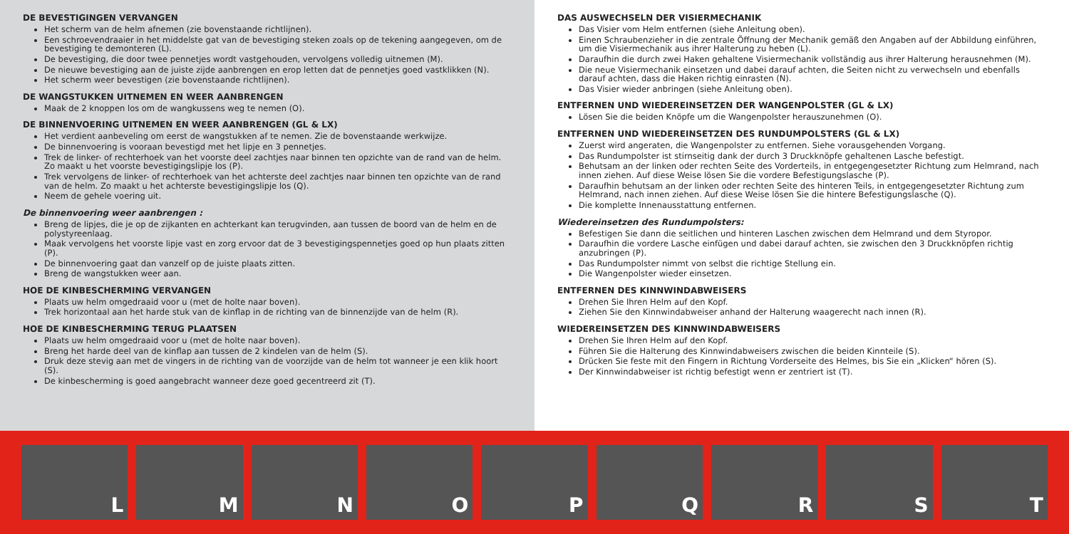DE BEVESTIGINGEN VERVANGEN
Het scherm van de helm afnemen (zie bovenstaande richtlijnen).
Een schroevendraaier in het middelste gat van de bevestiging steken zoals op de tekening aangegeven, om de bevestiging te demonteren (L).
De bevestiging, die door twee pennetjes wordt vastgehouden, vervolgens volledig uitnemen (M).
De nieuwe bevestiging aan de juiste zijde aanbrengen en erop letten dat de pennetjes goed vastklikken (N).
Het scherm weer bevestigen (zie bovenstaande richtlijnen).
DE WANGSTUKKEN UITNEMEN EN WEER AANBRENGEN
Maak de 2 knoppen los om de wangkussens weg te nemen (O).
DE BINNENVOERING UITNEMEN EN WEER AANBRENGEN (GL & LX)
Het verdient aanbeveling om eerst de wangstukken af te nemen. Zie de bovenstaande werkwijze.
De binnenvoering is vooraan bevestigd met het lipje en 3 pennetjes.
Trek de linker- of rechterhoek van het voorste deel zachtjes naar binnen ten opzichte van de rand van de helm. Zo maakt u het voorste bevestigingslipje los (P).
Trek vervolgens de linker- of rechterhoek van het achterste deel zachtjes naar binnen ten opzichte van de rand van de helm. Zo maakt u het achterste bevestigingslipje los (Q).
Neem de gehele voering uit.
De binnenvoering weer aanbrengen :
Breng de lipjes, die je op de zijkanten en achterkant kan terugvinden, aan tussen de boord van de helm en de polystyreenlaag.
Maak vervolgens het voorste lipje vast en zorg ervoor dat de 3 bevestigingspennetjes goed op hun plaats zitten (P).
De binnenvoering gaat dan vanzelf op de juiste plaats zitten.
Breng de wangstukken weer aan.
HOE DE KINBESCHERMING VERVANGEN
Plaats uw helm omgedraaid voor u (met de holte naar boven).
Trek horizontaal aan het harde stuk van de kinflap in de richting van de binnenzijde van de helm (R).
HOE DE KINBESCHERMING TERUG PLAATSEN
Plaats uw helm omgedraaid voor u (met de holte naar boven).
Breng het harde deel van de kinflap aan tussen de 2 kindelen van de helm (S).
Druk deze stevig aan met de vingers in de richting van de voorzijde van de helm tot wanneer je een klik hoort (S).
De kinbescherming is goed aangebracht wanneer deze goed gecentreerd zit (T).
DAS AUSWECHSELN DER VISIERMECHANIK
Das Visier vom Helm entfernen (siehe Anleitung oben).
Einen Schraubenzieher in die zentrale Öffnung der Mechanik gemäß den Angaben auf der Abbildung einführen, um die Visiermechanik aus ihrer Halterung zu heben (L).
Daraufhin die durch zwei Haken gehaltene Visiermechanik vollständig aus ihrer Halterung herausnehmen (M).
Die neue Visiermechanik einsetzen und dabei darauf achten, die Seiten nicht zu verwechseln und ebenfalls darauf achten, dass die Haken richtig einrasten (N).
Das Visier wieder anbringen (siehe Anleitung oben).
ENTFERNEN UND WIEDEREINSETZEN DER WANGENPOLSTER (GL & LX)
Lösen Sie die beiden Knöpfe um die Wangenpolster herauszunehmen (O).
ENTFERNEN UND WIEDEREINSETZEN DES RUNDUMPOLSTERS (GL & LX)
Zuerst wird angeraten, die Wangenpolster zu entfernen. Siehe vorausgehenden Vorgang.
Das Rundumpolster ist stirnseitig dank der durch 3 Druckknöpfe gehaltenen Lasche befestigt.
Behutsam an der linken oder rechten Seite des Vorderteils, in entgegengesetzter Richtung zum Helmrand, nach innen ziehen. Auf diese Weise lösen Sie die vordere Befestigungslasche (P).
Daraufhin behutsam an der linken oder rechten Seite des hinteren Teils, in entgegengesetzter Richtung zum Helmrand, nach innen ziehen. Auf diese Weise lösen Sie die hintere Befestigungslasche (Q).
Die komplette Innenausstattung entfernen.
Wiedereinsetzen des Rundumpolsters:
Befestigen Sie dann die seitlichen und hinteren Laschen zwischen dem Helmrand und dem Styropor.
Daraufhin die vordere Lasche einfügen und dabei darauf achten, sie zwischen den 3 Druckknöpfen richtig anzubringen (P).
Das Rundumpolster nimmt von selbst die richtige Stellung ein.
Die Wangenpolster wieder einsetzen.
ENTFERNEN DES KINNWINDABWEISERS
Drehen Sie Ihren Helm auf den Kopf.
Ziehen Sie den Kinnwindabweiser anhand der Halterung waagerecht nach innen (R).
WIEDEREINSETZEN DES KINNWINDABWEISERS
Drehen Sie Ihren Helm auf den Kopf.
Führen Sie die Halterung des Kinnwindabweisers zwischen die beiden Kinnteile (S).
Drücken Sie feste mit den Fingern in Richtung Vorderseite des Helmes, bis Sie ein „Klicken“ hören (S).
Der Kinnwindabweiser ist richtig befestigt wenn er zentriert ist (T).
L
M
N
O
P
Q
R
S
T